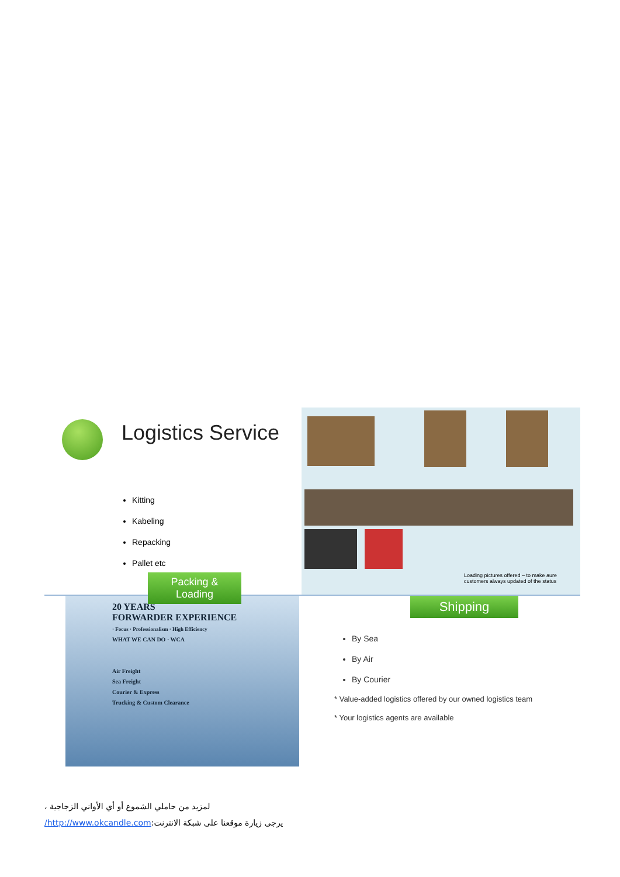Logistics Service
Kitting
Kabeling
Repacking
Pallet etc
Packing & Loading
Loading pictures offered – to make aure
customers always updated of the status
20 YEARS
FORWARDER EXPERIENCE
· Focus · Professionalism · High Efficiency
WHAT WE CAN DO · WCA
Air Freight
Sea Freight
Courier & Express
Trucking & Custom Clearance
Shipping
By Sea
By Air
By Courier
* Value-added logistics offered by our owned logistics team
* Your logistics agents are available
لمزيد من حاملي الشموع أو أي الأواني الزجاجية ،
يرجى زيارة موقعنا على شبكة الانترنت:http://www.okcandle.com/